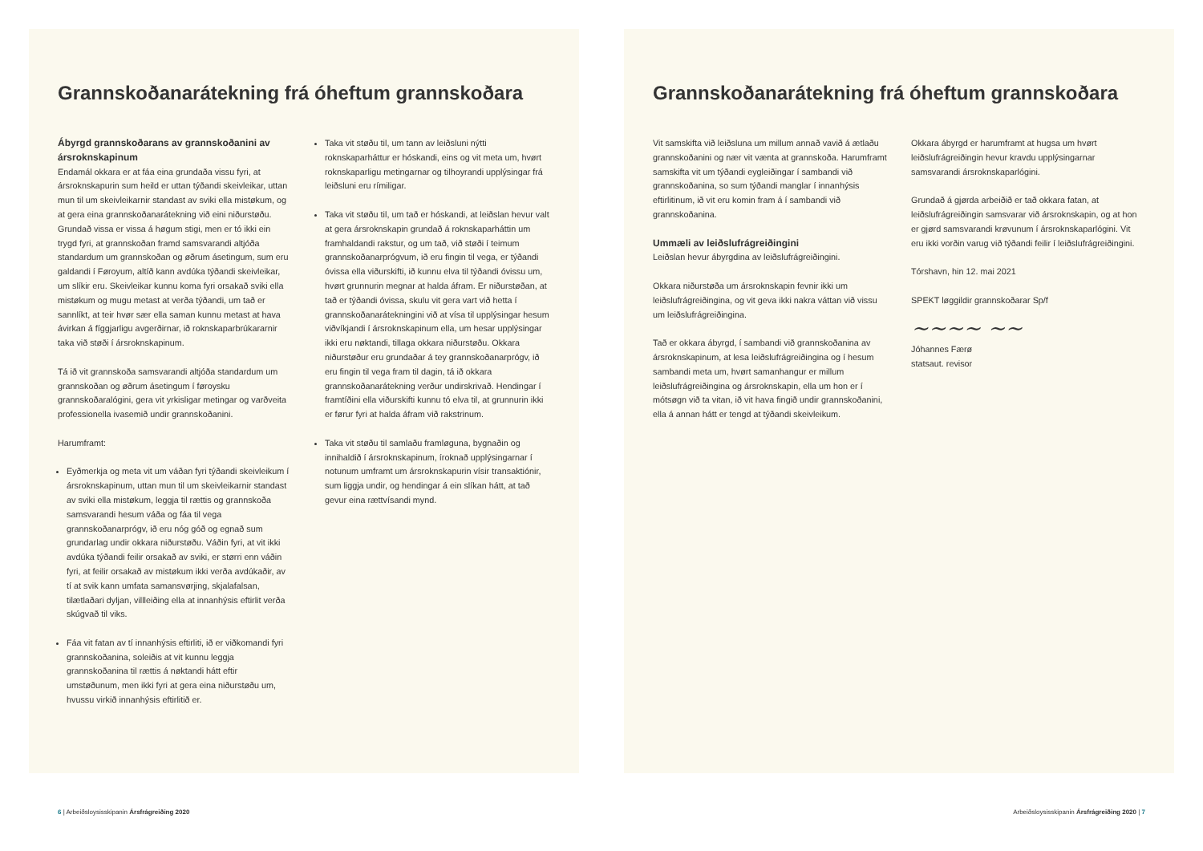Grannskoðanarátekning frá óheftum grannskoðara
Ábyrgd grannskoðarans av grannskoðanini av ársroknskapinum
Endamál okkara er at fáa eina grundaða vissu fyri, at ársroknskapurin sum heild er uttan týðandi skeivleikar, uttan mun til um skeivleikarnir standast av sviki ella mistøkum, og at gera eina grannskoðanarátekning við eini niðurstøðu. Grundað vissa er vissa á høgum stigi, men er tó ikki ein trygd fyri, at grannskoðan framd samsvarandi altjóða standardum um grannskoðan og øðrum áseting­um, sum eru galdandi í Føroyum, altíð kann avdúka týðandi skeivleikar, um slíkir eru. Skeivleikar kunnu koma fyri orsakað sviki ella mistøkum og mugu metast at verða týðandi, um tað er sannlíkt, at teir hvør sær ella saman kunnu metast at hava ávirkan á fíggjarligu avgerðirnar, ið roknskaparbrúkararnir taka við støði í ársroknskapinum.
Tá ið vit grannskoða samsvarandi altjóða standardum um grannskoðan og øðrum ásetingum í føroysku grannskoðaralógini, gera vit yrkisligar metingar og varðveita professionella ivasemið undir grannskoðanini.
Harumframt:
Eyðmerkja og meta vit um váðan fyri týðandi skeivleikum í ársroknskapinum, uttan mun til um skeivleikarnir standast av sviki ella mistøkum, leggja til rættis og grannskoða samsvarandi hesum váða og fáa til vega grannskoðanarprógv, ið eru nóg góð og egnað sum grundarlag undir okkara niðurstøðu. Váðin fyri, at vit ikki avdúka týðandi feilir orsakað av sviki, er størri enn váðin fyri, at feilir orsakað av mistøkum ikki verða avdúkaðir, av tí at svik kann umfata samansvørjing, skjalafalsan, tilætlaðari dyljan, villleiðing ella at innanhýsis eftirlit verða skúgvað til viks.
Fáa vit fatan av tí innanhýsis eftirliti, ið er viðkomandi fyri grannskoðanina, soleiðis at vit kunnu leggja grannskoðanina til rættis á nøktandi hátt eftir umstøðunum, men ikki fyri at gera eina niðurstøðu um, hvussu virkið innanhýsis eftirlitið er.
Taka vit støðu til, um tann av leiðsluni nýtti roknskaparháttur er hóskandi, eins og vit meta um, hvørt roknskaparligu metingarnar og tilhoyrandi upplýsingar frá leiðsluni eru rímiligar.
Taka vit støðu til, um tað er hóskandi, at leiðslan hevur valt at gera ársroknskapin grundað á roknskaparháttin um framhaldandi rakstur, og um tað, við støði í teimum grannskoðanarprógvum, ið eru fingin til vega, er týðandi óvissa ella viðurskifti, ið kunnu elva til týðandi óvissu um, hvørt grunnurin megnar at halda áfram. Er niðurstøðan, at tað er týðandi óvissa, skulu vit gera vart við hetta í grannskoðanarátekningini við at vísa til upplýsingar hesum viðvíkjandi í ársroknskapinum ella, um hesar upplýsingar ikki eru nøktandi, tillaga okkara niðurstøðu. Okkara niðurstøður eru grundaðar á tey grannskoðanarprógv, ið eru fingin til vega fram til dagin, tá ið okkara grannskoðanarátekning verður undirskrivað. Hendingar í framtíðini ella viðurskifti kunnu tó elva til, at grunnurin ikki er førur fyri at halda áfram við rakstrinum.
Taka vit støðu til samlaðu framløguna, bygnaðin og innihaldið í ársroknskapinum, íroknað upplýsingarnar í notunum umframt um ársroknskapurin vísir transaktiónir, sum liggja undir, og hendingar á ein slíkan hátt, at tað gevur eina rættvísandi mynd.
Grannskoðanarátekning frá óheftum grannskoðara
Vit samskifta við leiðsluna um millum annað vavið á ætlaðu grannskoðanini og nær vit vænta at grannskoða. Harumframt samskifta vit um týðandi eygleiðingar í sambandi við grannskoðanina, so sum týðandi manglar í innanhýsis eftirlitinum, ið vit eru komin fram á í sambandi við grannskoðanina.
Ummæli av leiðslufrágreiðingini
Leiðslan hevur ábyrgdina av leiðslufrágreiðingini.
Okkara niðurstøða um ársroknskapin fevnir ikki um leiðslufrágreiðingina, og vit geva ikki nakra váttan við vissu um leiðslufrágreiðingina.
Tað er okkara ábyrgd, í sambandi við grannskoðanina av ársroknskapinum, at lesa leiðslufrágreiðingina og í hesum sambandi meta um, hvørt samanhangur er millum leiðslufrágreiðingina og ársroknskapin, ella um hon er í mótsøgn við ta vitan, ið vit hava fingið undir grannskoðanini, ella á annan hátt er tengd at týðandi skeivleikum.
Okkara ábyrgd er harumframt at hugsa um hvørt leiðslufrágreiðingin hevur kravdu upplýsingarnar samsvarandi ársroknskaparlógini.
Grundað á gjørda arbeiðið er tað okkara fatan, at leiðslufrágreiðingin samsvarar við ársroknskapin, og at hon er gjørd samsvarandi krøvunum í ársroknskaparlógini. Vit eru ikki vorðin varug við týðandi feilir í leiðslufrágreiðingini.
Tórshavn, hin 12. mai 2021
SPEKT løggildir grannskoðarar Sp/f
~~~~ ~~
Jóhannes Færø
statsaut. revisor
6 | Arbeiðsloysisskipanin Ársfrágreiðing 2020
Arbeiðsloysisskipanin Ársfrágreiðing 2020 | 7